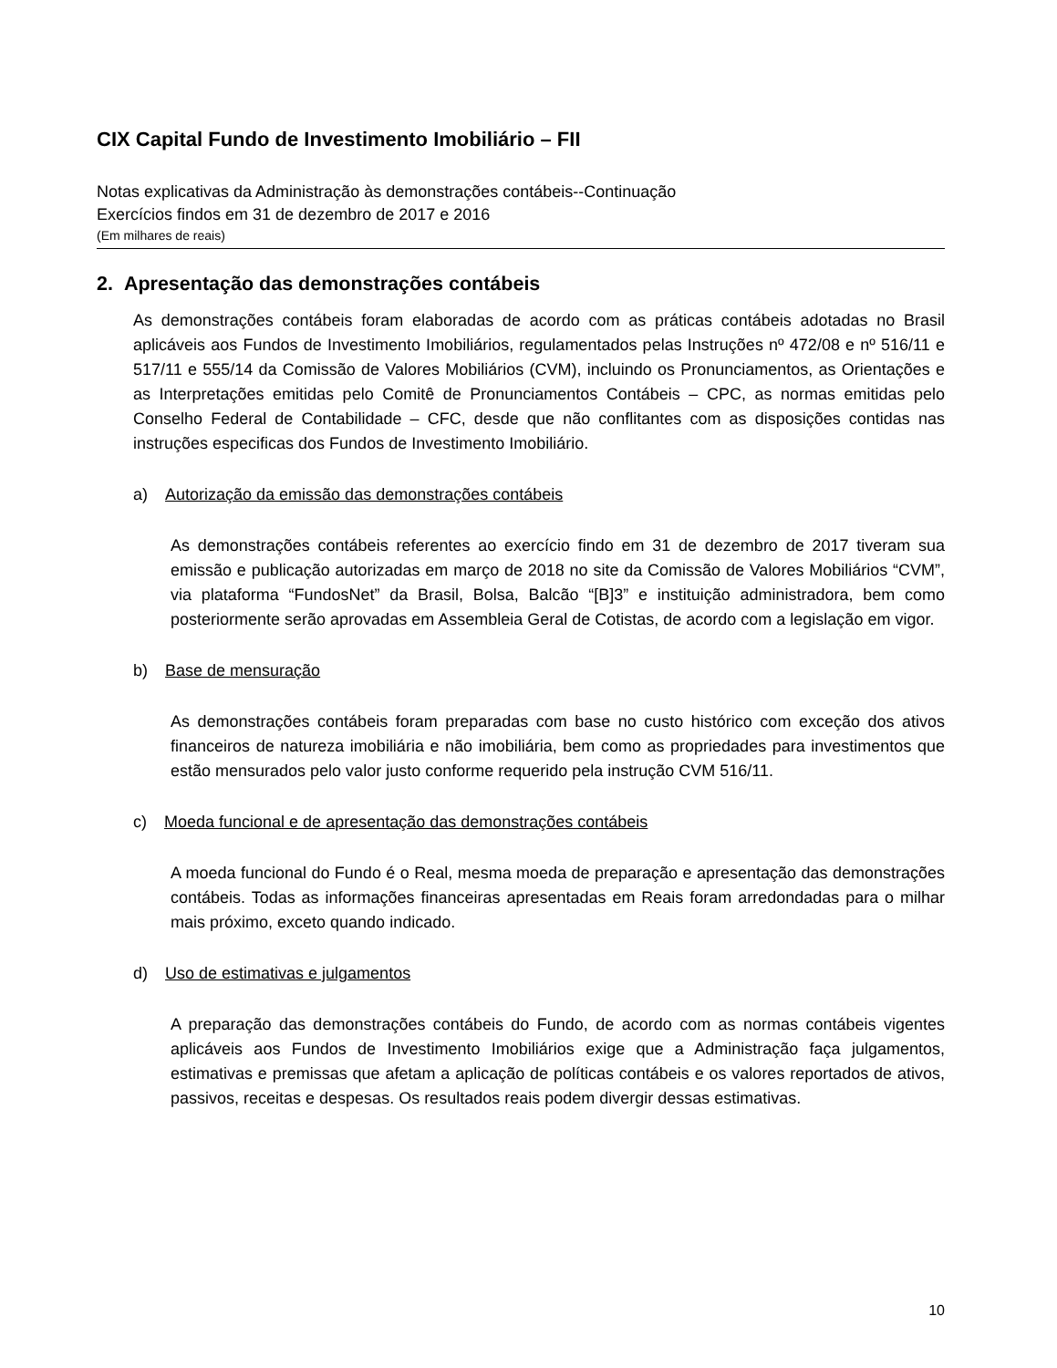CIX Capital Fundo de Investimento Imobiliário – FII
Notas explicativas da Administração às demonstrações contábeis--Continuação
Exercícios findos em 31 de dezembro de 2017 e 2016
(Em milhares de reais)
2. Apresentação das demonstrações contábeis
As demonstrações contábeis foram elaboradas de acordo com as práticas contábeis adotadas no Brasil aplicáveis aos Fundos de Investimento Imobiliários, regulamentados pelas Instruções nº 472/08 e nº 516/11 e 517/11 e 555/14 da Comissão de Valores Mobiliários (CVM), incluindo os Pronunciamentos, as Orientações e as Interpretações emitidas pelo Comitê de Pronunciamentos Contábeis – CPC, as normas emitidas pelo Conselho Federal de Contabilidade – CFC, desde que não conflitantes com as disposições contidas nas instruções especificas dos Fundos de Investimento Imobiliário.
a) Autorização da emissão das demonstrações contábeis
As demonstrações contábeis referentes ao exercício findo em 31 de dezembro de 2017 tiveram sua emissão e publicação autorizadas em março de 2018 no site da Comissão de Valores Mobiliários “CVM”, via plataforma “FundosNet” da Brasil, Bolsa, Balcão “[B]3” e instituição administradora, bem como posteriormente serão aprovadas em Assembleia Geral de Cotistas, de acordo com a legislação em vigor.
b) Base de mensuração
As demonstrações contábeis foram preparadas com base no custo histórico com exceção dos ativos financeiros de natureza imobiliária e não imobiliária, bem como as propriedades para investimentos que estão mensurados pelo valor justo conforme requerido pela instrução CVM 516/11.
c) Moeda funcional e de apresentação das demonstrações contábeis
A moeda funcional do Fundo é o Real, mesma moeda de preparação e apresentação das demonstrações contábeis. Todas as informações financeiras apresentadas em Reais foram arredondadas para o milhar mais próximo, exceto quando indicado.
d) Uso de estimativas e julgamentos
A preparação das demonstrações contábeis do Fundo, de acordo com as normas contábeis vigentes aplicáveis aos Fundos de Investimento Imobiliários exige que a Administração faça julgamentos, estimativas e premissas que afetam a aplicação de políticas contábeis e os valores reportados de ativos, passivos, receitas e despesas. Os resultados reais podem divergir dessas estimativas.
10